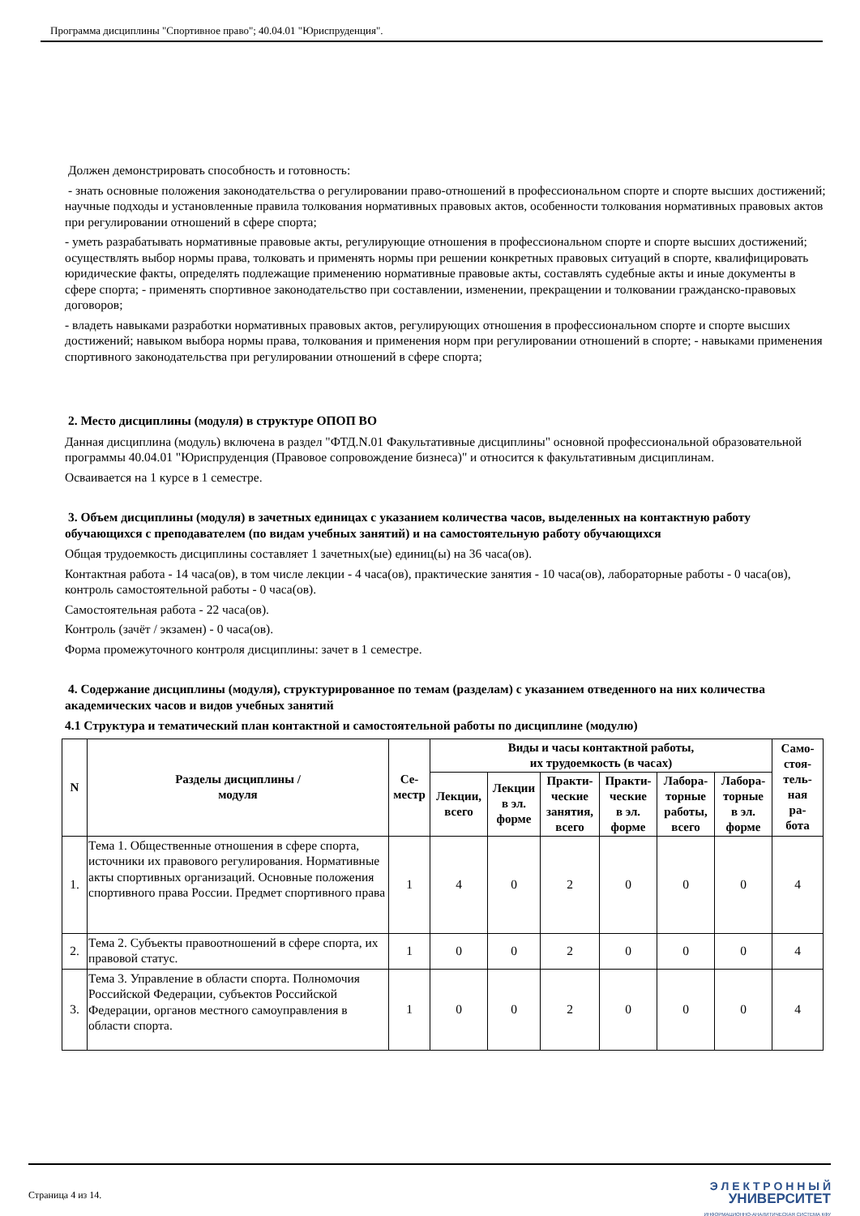Программа дисциплины "Спортивное право"; 40.04.01 "Юриспруденция".
Должен демонстрировать способность и готовность:
- знать основные положения законодательства о регулировании право-отношений в профессиональном спорте и спорте высших достижений; научные подходы и установленные правила толкования нормативных правовых актов, особенности толкования нормативных правовых актов при регулировании отношений в сфере спорта;
- уметь разрабатывать нормативные правовые акты, регулирующие отношения в профессиональном спорте и спорте высших достижений; осуществлять выбор нормы права, толковать и применять нормы при решении конкретных правовых ситуаций в спорте, квалифицировать юридические факты, определять подлежащие применению нормативные правовые акты, составлять судебные акты и иные документы в сфере спорта; - применять спортивное законодательство при составлении, изменении, прекращении и толковании гражданско-правовых договоров;
- владеть навыками разработки нормативных правовых актов, регулирующих отношения в профессиональном спорте и спорте высших достижений; навыком выбора нормы права, толкования и применения норм при регулировании отношений в спорте; - навыками применения спортивного законодательства при регулировании отношений в сфере спорта;
2. Место дисциплины (модуля) в структуре ОПОП ВО
Данная дисциплина (модуль) включена в раздел "ФТД.N.01 Факультативные дисциплины" основной профессиональной образовательной программы 40.04.01 "Юриспруденция (Правовое сопровождение бизнеса)" и относится к факультативным дисциплинам.
Осваивается на 1 курсе в 1 семестре.
3. Объем дисциплины (модуля) в зачетных единицах с указанием количества часов, выделенных на контактную работу обучающихся с преподавателем (по видам учебных занятий) и на самостоятельную работу обучающихся
Общая трудоемкость дисциплины составляет 1 зачетных(ые) единиц(ы) на 36 часа(ов).
Контактная работа - 14 часа(ов), в том числе лекции - 4 часа(ов), практические занятия - 10 часа(ов), лабораторные работы - 0 часа(ов), контроль самостоятельной работы - 0 часа(ов).
Самостоятельная работа - 22 часа(ов).
Контроль (зачёт / экзамен) - 0 часа(ов).
Форма промежуточного контроля дисциплины: зачет в 1 семестре.
4. Содержание дисциплины (модуля), структурированное по темам (разделам) с указанием отведенного на них количества академических часов и видов учебных занятий
4.1 Структура и тематический план контактной и самостоятельной работы по дисциплине (модулю)
| N | Разделы дисциплины / модуля | Се- местр | Виды и часы контактной работы, их трудоемкость (в часах) | | | | | | Само- стоя- тель- ная ра- бота |
| --- | --- | --- | --- | --- | --- | --- | --- | --- | --- |
| | | | Лекции, всего | Лекции в эл. форме | Практи- ческие занятия, всего | Практи- ческие в эл. форме | Лабора- торные работы, всего | Лабора- торные в эл. форме | |
| 1. | Тема 1. Общественные отношения в сфере спорта, источники их правового регулирования. Нормативные акты спортивных организаций. Основные положения спортивного права России. Предмет спортивного права | 1 | 4 | 0 | 2 | 0 | 0 | 0 | 4 |
| 2. | Тема 2. Субъекты правоотношений в сфере спорта, их правовой статус. | 1 | 0 | 0 | 2 | 0 | 0 | 0 | 4 |
| 3. | Тема 3. Управление в области спорта. Полномочия Российской Федерации, субъектов Российской Федерации, органов местного самоуправления в области спорта. | 1 | 0 | 0 | 2 | 0 | 0 | 0 | 4 |
Страница 4 из 14.
Э Л Е К Т Р О Н Н Ы Й
УНИВЕРСИТЕТ
ИНФОРМАЦИОННО-АНАЛИТИЧЕСКАЯ СИСТЕМА КФУ